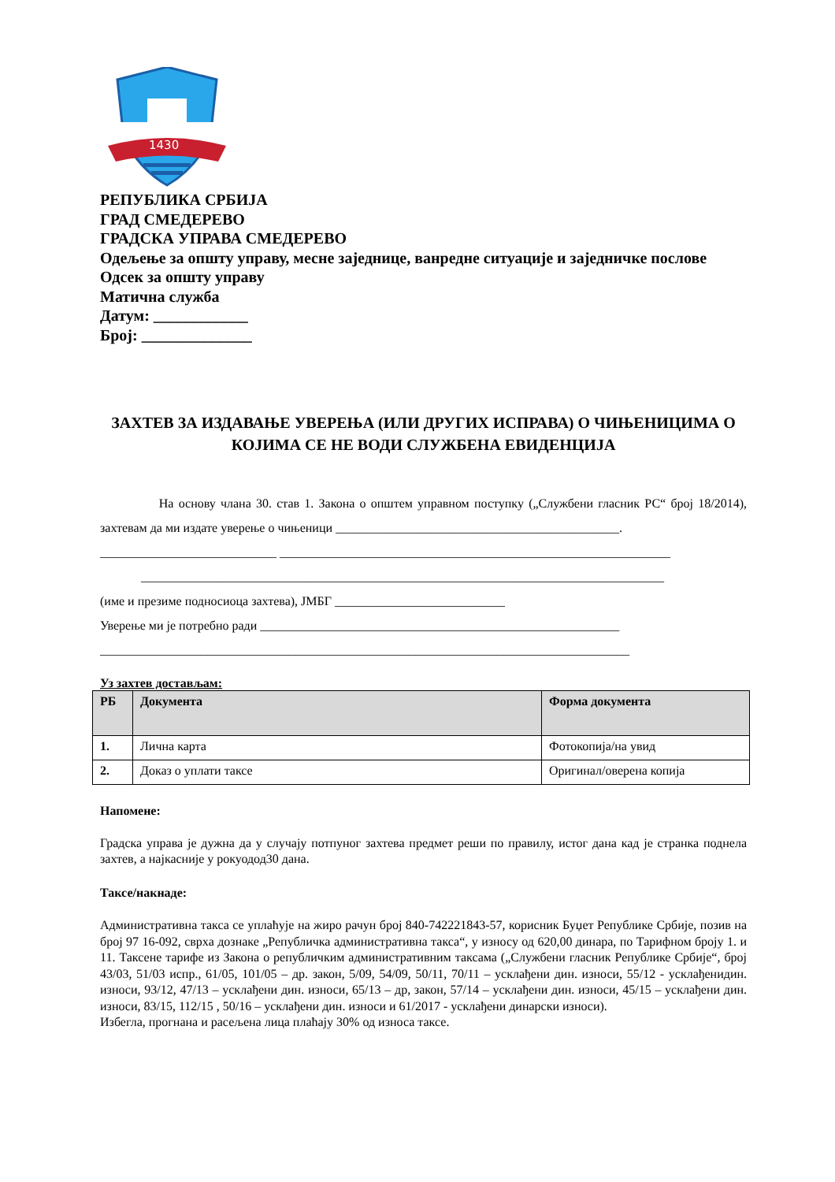1430
РЕПУБЛИКА СРБИЈА
ГРАД СМЕДЕРЕВО
ГРАДСКА УПРАВА СМЕДЕРЕВО
Одељење за општу управу, месне заједнице, ванредне ситуације и заједничке послове
Одсек за општу управу
Матична служба
Датум: ____________
Број: ______________
ЗАХТЕВ ЗА ИЗДАВАЊЕ УВЕРЕЊА (ИЛИ ДРУГИХ ИСПРАВА) О ЧИЊЕНИЦИМА О КОЈИМА СЕ НЕ ВОДИ СЛУЖБЕНА ЕВИДЕНЦИЈА
На основу члана 30. став 1. Закона о општем управном поступку („Службени гласник РС“ број 18/2014), захтевам да ми издате уверење о чињеници _____________________________________________.
____________________________ ______________________________________________________________
___________________________________________________________________________________
(име и презиме подносиоца захтева), ЈМБГ ___________________________
Уверење ми је потребно ради _________________________________________________________
____________________________________________________________________________________
Уз захтев достављам:
| РБ | Документа | Форма документа |
| --- | --- | --- |
| 1. | Лична карта | Фотокопија/на увид |
| 2. | Доказ о уплати таксе | Оригинал/оверена копија |
Напомене:
Градска управа је дужна да у случају потпуног захтева предмет реши по правилу, истог дана кад је странка поднела захтев, а најкасније у рокуодод30 дана.
Таксе/накнаде:
Административна такса се уплаћује на жиро рачун број 840-742221843-57, корисник Буџет Републике Србије, позив на број 97 16-092, сврха дознаке „Републичка административна такса“, у износу од 620,00 динара, по Тарифном броју 1. и 11. Таксене тарифе из Закона о републичким административним таксама („Службени гласник Републике Србије“, број 43/03, 51/03 испр., 61/05, 101/05 – др. закон, 5/09, 54/09, 50/11, 70/11 – усклађени дин. износи, 55/12 - усклађенидин. износи, 93/12, 47/13 – усклађени дин. износи, 65/13 – др, закон, 57/14 – усклађени дин. износи, 45/15 – усклађени дин. износи, 83/15, 112/15 , 50/16 – усклађени дин. износи и 61/2017 - усклађени динарски износи).
Избегла, прогнана и расељена лица плаћају 30% од износа таксе.